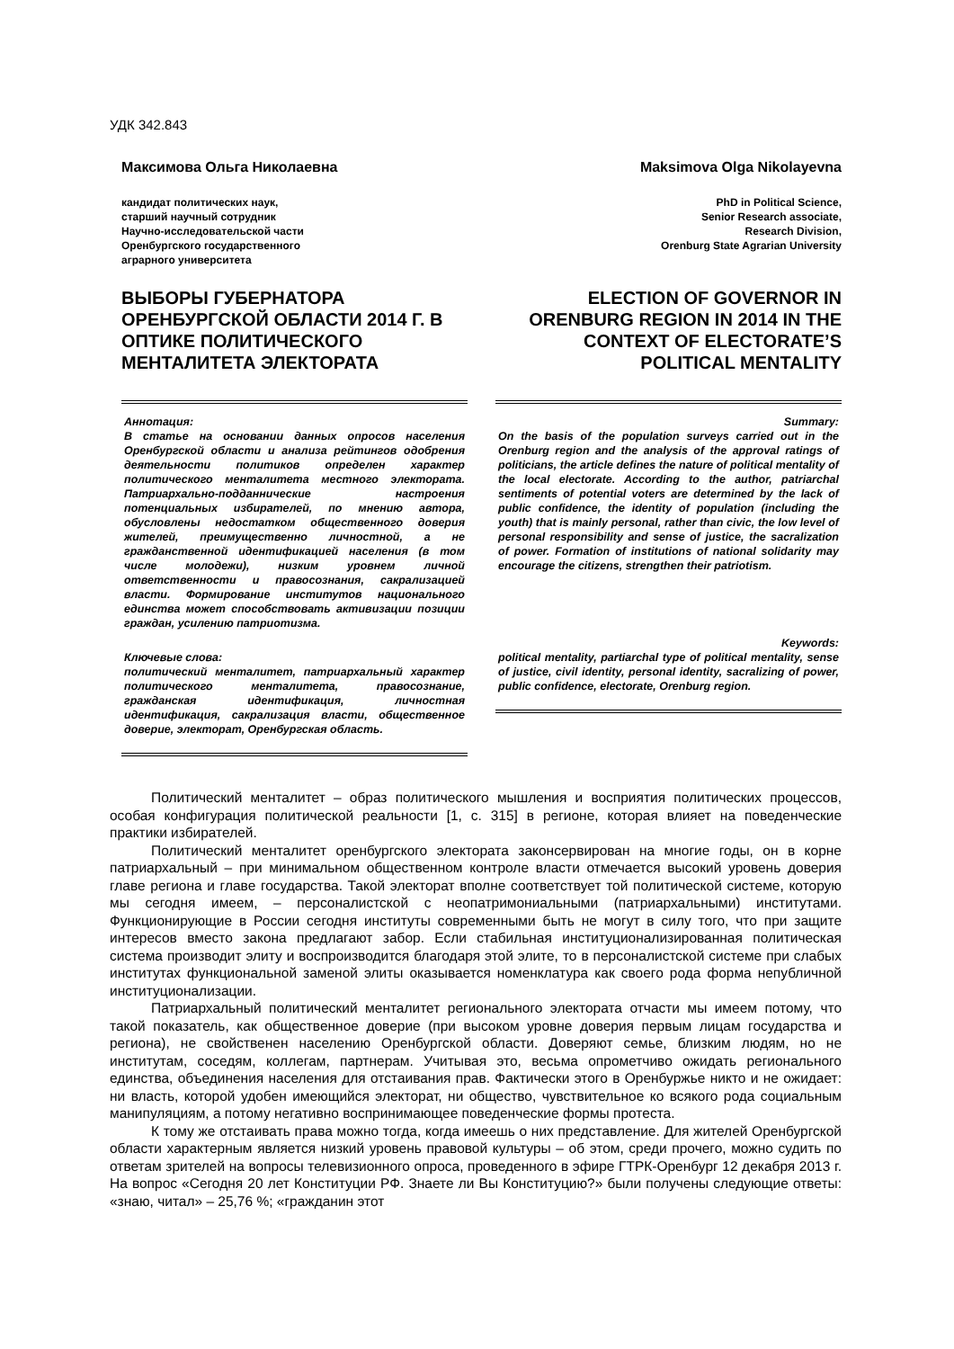УДК 342.843
Максимова Ольга Николаевна
кандидат политических наук,
старший научный сотрудник
Научно-исследовательской части
Оренбургского государственного
аграрного университета
ВЫБОРЫ ГУБЕРНАТОРА ОРЕНБУРГСКОЙ ОБЛАСТИ 2014 Г. В ОПТИКЕ ПОЛИТИЧЕСКОГО МЕНТАЛИТЕТА ЭЛЕКТОРАТА
Аннотация:
В статье на основании данных опросов населения Оренбургской области и анализа рейтингов одобрения деятельности политиков определен характер политического менталитета местного электората. Патриархально-подданнические настроения потенциальных избирателей, по мнению автора, обусловлены недостатком общественного доверия жителей, преимущественно личностной, а не гражданственной идентификацией населения (в том числе молодежи), низким уровнем личной ответственности и правосознания, сакрализацией власти. Формирование институтов национального единства может способствовать активизации позиции граждан, усилению патриотизма.
Ключевые слова:
политический менталитет, патриархальный характер политического менталитета, правосознание, гражданская идентификация, личностная идентификация, сакрализация власти, общественное доверие, электорат, Оренбургская область.
Maksimova Olga Nikolayevna
PhD in Political Science,
Senior Research associate,
Research Division,
Orenburg State Agrarian University
ELECTION OF GOVERNOR IN ORENBURG REGION IN 2014 IN THE CONTEXT OF ELECTORATE’S POLITICAL MENTALITY
Summary:
On the basis of the population surveys carried out in the Orenburg region and the analysis of the approval ratings of politicians, the article defines the nature of political mentality of the local electorate. According to the author, patriarchal sentiments of potential voters are determined by the lack of public confidence, the identity of population (including the youth) that is mainly personal, rather than civic, the low level of personal responsibility and sense of justice, the sacralization of power. Formation of institutions of national solidarity may encourage the citizens, strengthen their patriotism.
Keywords:
political mentality, partiarchal type of political mentality, sense of justice, civil identity, personal identity, sacralizing of power, public confidence, electorate, Orenburg region.
Политический менталитет – образ политического мышления и восприятия политических процессов, особая конфигурация политической реальности [1, с. 315] в регионе, которая влияет на поведенческие практики избирателей.
Политический менталитет оренбургского электората законсервирован на многие годы, он в корне патриархальный – при минимальном общественном контроле власти отмечается высокий уровень доверия главе региона и главе государства. Такой электорат вполне соответствует той политической системе, которую мы сегодня имеем, – персоналистской с неопатримониальными (патриархальными) институтами. Функционирующие в России сегодня институты современными быть не могут в силу того, что при защите интересов вместо закона предлагают забор. Если стабильная институционализированная политическая система производит элиту и воспроизводится благодаря этой элите, то в персоналистской системе при слабых институтах функциональной заменой элиты оказывается номенклатура как своего рода форма непубличной институционализации.
Патриархальный политический менталитет регионального электората отчасти мы имеем потому, что такой показатель, как общественное доверие (при высоком уровне доверия первым лицам государства и региона), не свойственен населению Оренбургской области. Доверяют семье, близким людям, но не институтам, соседям, коллегам, партнерам. Учитывая это, весьма опрометчиво ожидать регионального единства, объединения населения для отстаивания прав. Фактически этого в Оренбуржье никто и не ожидает: ни власть, которой удобен имеющийся электорат, ни общество, чувствительное ко всякого рода социальным манипуляциям, а потому негативно воспринимающее поведенческие формы протеста.
К тому же отстаивать права можно тогда, когда имеешь о них представление. Для жителей Оренбургской области характерным является низкий уровень правовой культуры – об этом, среди прочего, можно судить по ответам зрителей на вопросы телевизионного опроса, проведенного в эфире ГТРК-Оренбург 12 декабря 2013 г. На вопрос «Сегодня 20 лет Конституции РФ. Знаете ли Вы Конституцию?» были получены следующие ответы: «знаю, читал» – 25,76 %; «гражданин этот